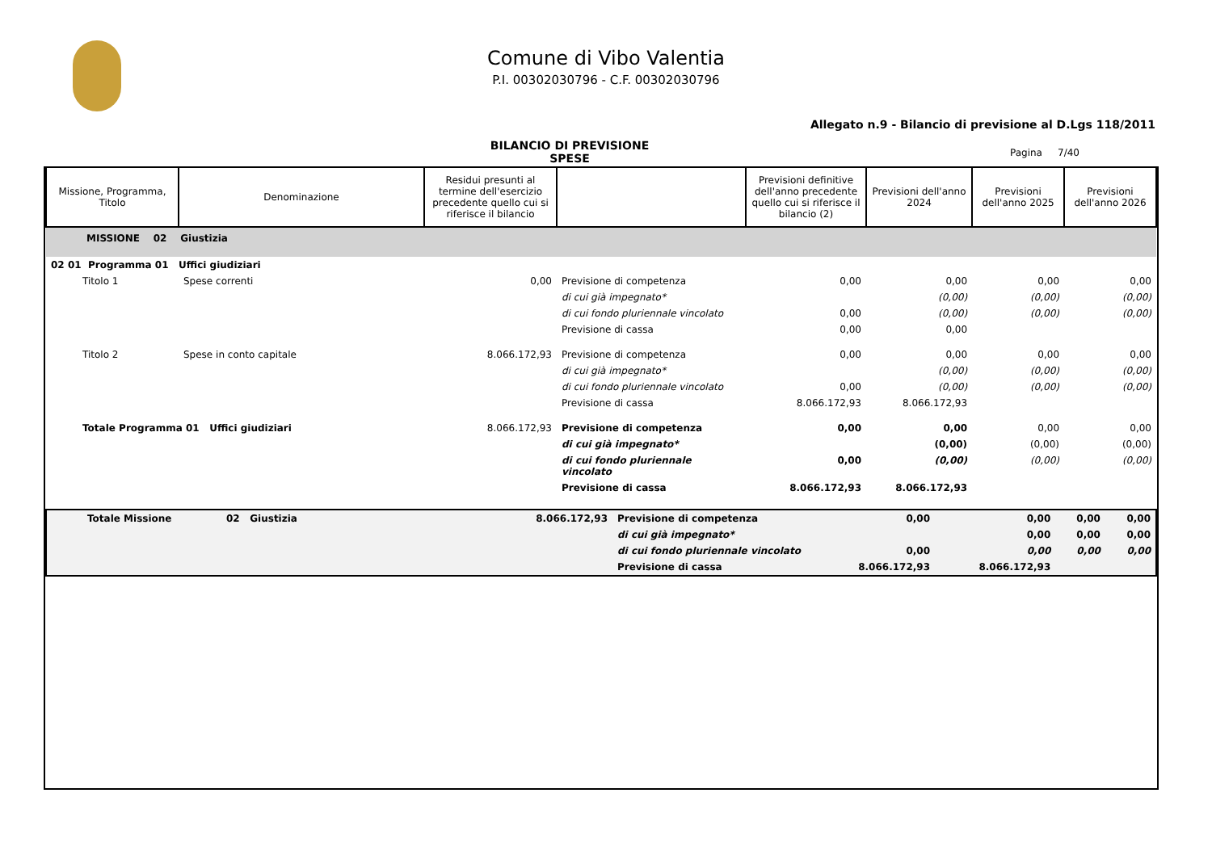Comune di Vibo Valentia
P.I. 00302030796 - C.F. 00302030796
Allegato n.9 - Bilancio di previsione al D.Lgs 118/2011
BILANCIO DI PREVISIONE
SPESE
Pagina 7/40
| Missione, Programma, Titolo | Denominazione | Residui presunti al termine dell'esercizio precedente quello cui si riferisce il bilancio | | Previsioni definitive dell'anno precedente quello cui si riferisce il bilancio (2) | Previsioni dell'anno 2024 | Previsioni dell'anno 2025 | Previsioni dell'anno 2026 |
| --- | --- | --- | --- | --- | --- | --- | --- |
| MISSIONE 02 Giustizia | | | | | | | |
| 02 01 Programma 01 Uffici giudiziari | | | | | | | |
| Titolo 1 | Spese correnti | 0,00 | Previsione di competenza | 0,00 | 0,00 | 0,00 | 0,00 |
| | | | di cui già impegnato* | | (0,00) | (0,00) | (0,00) |
| | | | di cui fondo pluriennale vincolato | 0,00 | (0,00) | (0,00) | (0,00) |
| | | | Previsione di cassa | 0,00 | 0,00 | | |
| Titolo 2 | Spese in conto capitale | 8.066.172,93 | Previsione di competenza | 0,00 | 0,00 | 0,00 | 0,00 |
| | | | di cui già impegnato* | | (0,00) | (0,00) | (0,00) |
| | | | di cui fondo pluriennale vincolato | 0,00 | (0,00) | (0,00) | (0,00) |
| | | | Previsione di cassa | 8.066.172,93 | 8.066.172,93 | | |
| Totale Programma 01 Uffici giudiziari | | 8.066.172,93 | Previsione di competenza | 0,00 | 0,00 | 0,00 | 0,00 |
| | | | di cui già impegnato* | | (0,00) | (0,00) | (0,00) |
| | | | di cui fondo pluriennale vincolato | 0,00 | (0,00) | (0,00) | (0,00) |
| | | | Previsione di cassa | 8.066.172,93 | 8.066.172,93 | | |
| Totale Missione | 02 Giustizia | 8.066.172,93 | Previsione di competenza | 0,00 | 0,00 | 0,00 | 0,00 |
| | | | di cui già impegnato* | | 0,00 | 0,00 | 0,00 |
| | | | di cui fondo pluriennale vincolato | 0,00 | 0,00 | 0,00 | 0,00 |
| | | | Previsione di cassa | 8.066.172,93 | 8.066.172,93 | | |